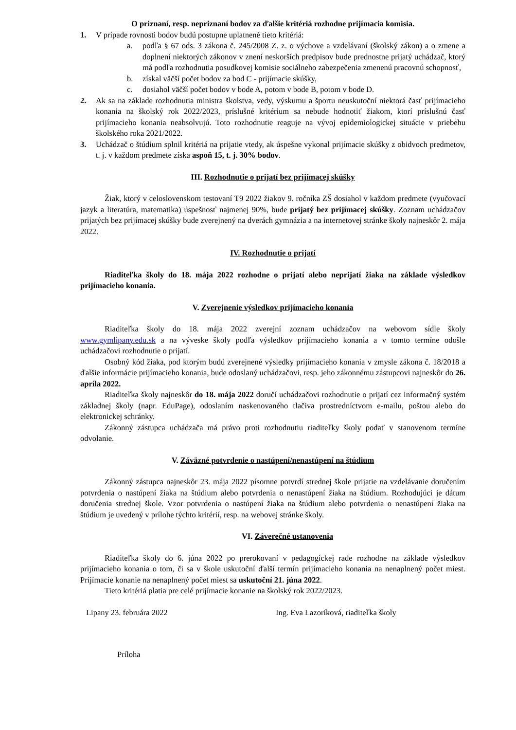O priznaní, resp. nepriznaní bodov za ďalšie kritériá rozhodne prijímacia komisia.
1. V prípade rovnosti bodov budú postupne uplatnené tieto kritériá:
a. podľa § 67 ods. 3 zákona č. 245/2008 Z. z. o výchove a vzdelávaní (školský zákon) a o zmene a doplnení niektorých zákonov v znení neskorších predpisov bude prednostne prijatý uchádzač, ktorý má podľa rozhodnutia posudkovej komisie sociálneho zabezpečenia zmenenú pracovnú schopnosť,
b. získal väčší počet bodov za bod C - prijímacie skúšky,
c. dosiahol väčší počet bodov v bode A, potom v bode B, potom v bode D.
2. Ak sa na základe rozhodnutia ministra školstva, vedy, výskumu a športu neuskutoční niektorá časť prijímacieho konania na školský rok 2022/2023, príslušné kritérium sa nebude hodnotiť žiakom, ktorí príslušnú časť prijímacieho konania neabsolvujú. Toto rozhodnutie reaguje na vývoj epidemiologickej situácie v priebehu školského roka 2021/2022.
3. Uchádzač o štúdium splnil kritériá na prijatie vtedy, ak úspešne vykonal prijímacie skúšky z obidvoch predmetov, t. j. v každom predmete získa aspoň 15, t. j. 30% bodov.
III. Rozhodnutie o prijatí bez prijímacej skúšky
Žiak, ktorý v celoslovenskom testovaní T9 2022 žiakov 9. ročníka ZŠ dosiahol v každom predmete (vyučovací jazyk a literatúra, matematika) úspešnosť najmenej 90%, bude prijatý bez prijímacej skúšky. Zoznam uchádzačov prijatých bez prijímacej skúšky bude zverejnený na dverách gymnázia a na internetovej stránke školy najneskôr 2. mája 2022.
IV. Rozhodnutie o prijatí
Riaditeľka školy do 18. mája 2022 rozhodne o prijatí alebo neprijatí žiaka na základe výsledkov prijímacieho konania.
V. Zverejnenie výsledkov prijímacieho konania
Riaditeľka školy do 18. mája 2022 zverejní zoznam uchádzačov na webovom sídle školy www.gymlipany.edu.sk a na výveske školy podľa výsledkov prijímacieho konania a v tomto termíne odošle uchádzačovi rozhodnutie o prijatí.
Osobný kód žiaka, pod ktorým budú zverejnené výsledky prijímacieho konania v zmysle zákona č. 18/2018 a ďalšie informácie prijímacieho konania, bude odoslaný uchádzačovi, resp. jeho zákonnému zástupcovi najneskôr do 26. apríla 2022.
Riaditeľka školy najneskôr do 18. mája 2022 doručí uchádzačovi rozhodnutie o prijatí cez informačný systém základnej školy (napr. EduPage), odoslaním naskenovaného tlačiva prostredníctvom e-mailu, poštou alebo do elektronickej schránky.
Zákonný zástupca uchádzača má právo proti rozhodnutiu riaditeľky školy podať v stanovenom termíne odvolanie.
V. Záväzné potvrdenie o nastúpení/nenastúpení na štúdium
Zákonný zástupca najneskôr 23. mája 2022 písomne potvrdí strednej škole prijatie na vzdelávanie doručením potvrdenia o nastúpení žiaka na štúdium alebo potvrdenia o nenastúpení žiaka na štúdium. Rozhodujúci je dátum doručenia strednej škole. Vzor potvrdenia o nastúpení žiaka na štúdium alebo potvrdenia o nenastúpení žiaka na štúdium je uvedený v prílohe týchto kritérií, resp. na webovej stránke školy.
VI. Záverečné ustanovenia
Riaditeľka školy do 6. júna 2022 po prerokovaní v pedagogickej rade rozhodne na základe výsledkov prijímacieho konania o tom, či sa v škole uskutoční ďalší termín prijímacieho konania na nenaplnený počet miest. Prijímacie konanie na nenaplnený počet miest sa uskutoční 21. júna 2022.
Tieto kritériá platia pre celé prijímacie konanie na školský rok 2022/2023.
Lipany 23. februára 2022 Ing. Eva Lazoríková, riaditeľka školy
Príloha